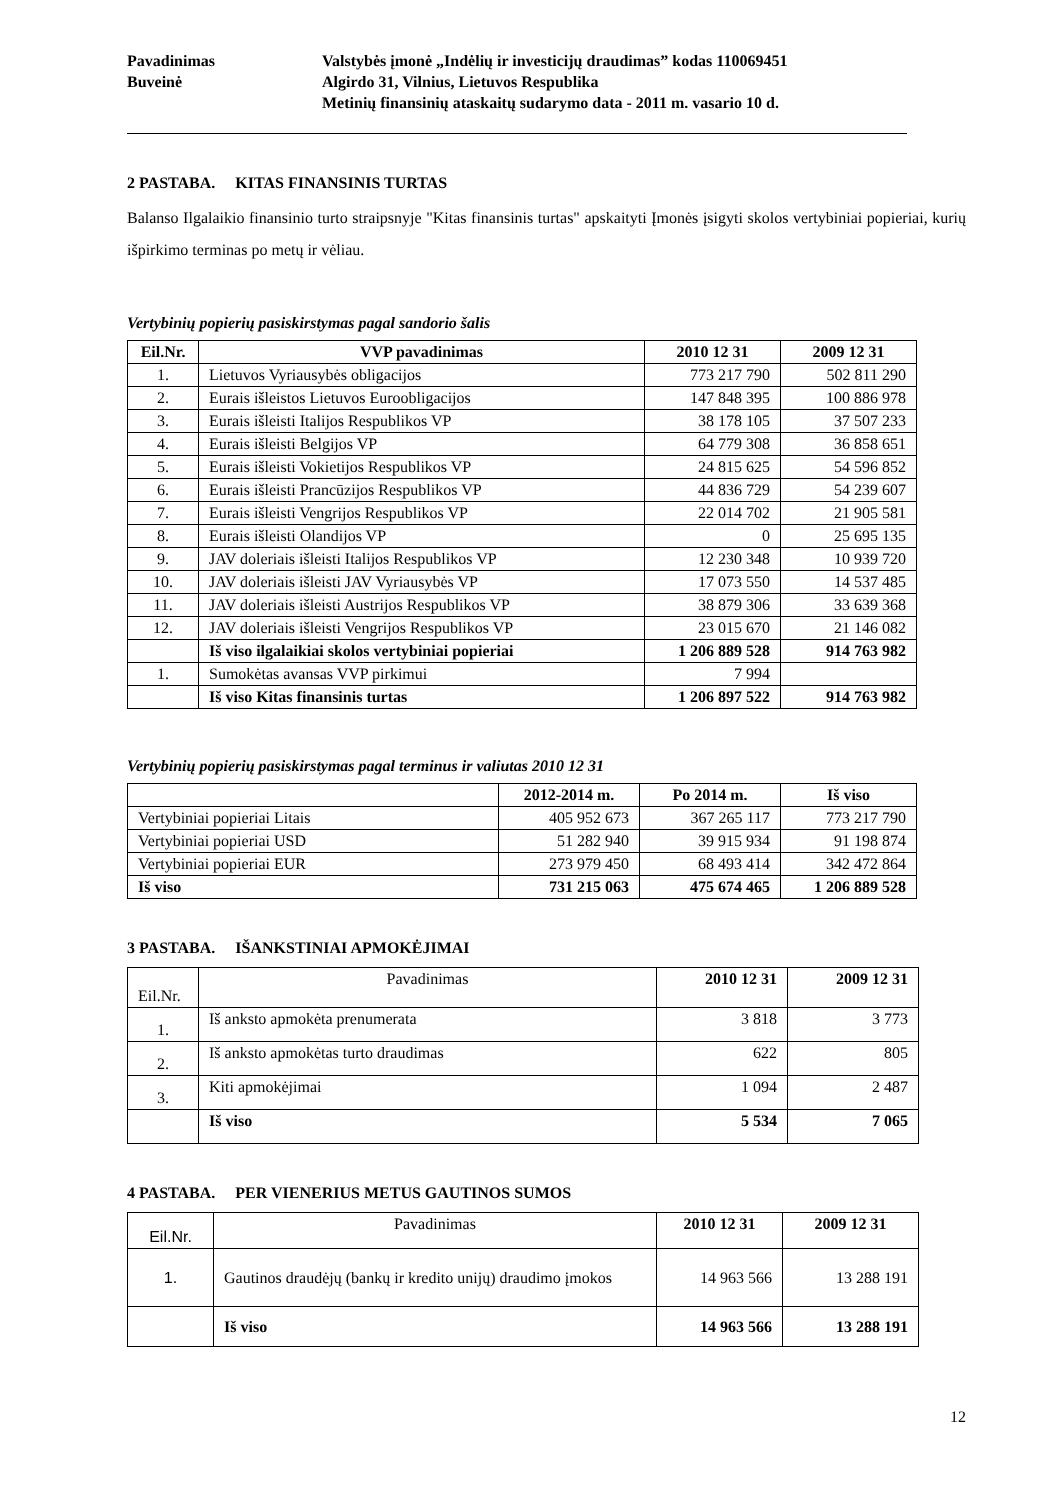Pavadinimas
Valstybės įmonė „Indėlių ir investicijų draudimas” kodas 110069451
Buveinė
Algirdo 31, Vilnius, Lietuvos Respublika
Metinių finansinių ataskaitų sudarymo data - 2011 m. vasario 10 d.
2 PASTABA. KITAS FINANSINIS TURTAS
Balanso Ilgalaikio finansinio turto straipsnyje "Kitas finansinis turtas" apskaityti Įmonės įsigyti skolos vertybiniai popieriai, kurių išpirkimo terminas po metų ir vėliau.
Vertybinių popierių pasiskirstymas pagal sandorio šalis
| Eil.Nr. | VVP pavadinimas | 2010 12 31 | 2009 12 31 |
| --- | --- | --- | --- |
| 1. | Lietuvos Vyriausybės obligacijos | 773 217 790 | 502 811 290 |
| 2. | Eurais išleistos Lietuvos Euroobligacijos | 147 848 395 | 100 886 978 |
| 3. | Eurais išleisti Italijos Respublikos VP | 38 178 105 | 37 507 233 |
| 4. | Eurais išleisti Belgijos VP | 64 779 308 | 36 858 651 |
| 5. | Eurais išleisti Vokietijos Respublikos VP | 24 815 625 | 54 596 852 |
| 6. | Eurais išleisti Prancūzijos Respublikos VP | 44 836 729 | 54 239 607 |
| 7. | Eurais išleisti Vengrijos Respublikos VP | 22 014 702 | 21 905 581 |
| 8. | Eurais išleisti Olandijos VP | 0 | 25 695 135 |
| 9. | JAV doleriais išleisti Italijos Respublikos VP | 12 230 348 | 10 939 720 |
| 10. | JAV doleriais išleisti JAV Vyriausybės VP | 17 073 550 | 14 537 485 |
| 11. | JAV doleriais išleisti Austrijos Respublikos VP | 38 879 306 | 33 639 368 |
| 12. | JAV doleriais išleisti Vengrijos Respublikos VP | 23 015 670 | 21 146 082 |
| | Iš viso ilgalaikiai skolos vertybiniai popieriai | 1 206 889 528 | 914 763 982 |
| 1. | Sumokėtas avansas VVP pirkimui | 7 994 | |
| | Iš viso Kitas finansinis turtas | 1 206 897 522 | 914 763 982 |
Vertybinių popierių pasiskirstymas pagal terminus ir valiutas 2010 12 31
| | 2012-2014 m. | Po 2014 m. | Iš viso |
| --- | --- | --- | --- |
| Vertybiniai popieriai Litais | 405 952 673 | 367 265 117 | 773 217 790 |
| Vertybiniai popieriai USD | 51 282 940 | 39 915 934 | 91 198 874 |
| Vertybiniai popieriai EUR | 273 979 450 | 68 493 414 | 342 472 864 |
| Iš viso | 731 215 063 | 475 674 465 | 1 206 889 528 |
3 PASTABA. IŠANKSTINIAI APMOKĖJIMAI
| Eil.Nr. | Pavadinimas | 2010 12 31 | 2009 12 31 |
| 1. | Iš anksto apmokėta prenumerata | 3 818 | 3 773 |
| 2. | Iš anksto apmokėtas turto draudimas | 622 | 805 |
| 3. | Kiti apmokėjimai | 1 094 | 2 487 |
| | Iš viso | 5 534 | 7 065 |
4 PASTABA. PER VIENERIUS METUS GAUTINOS SUMOS
| Eil.Nr. | Pavadinimas | 2010 12 31 | 2009 12 31 |
| 1. | Gautinos draudėjų (bankų ir kredito unijų) draudimo įmokos | 14 963 566 | 13 288 191 |
| | Iš viso | 14 963 566 | 13 288 191 |
12